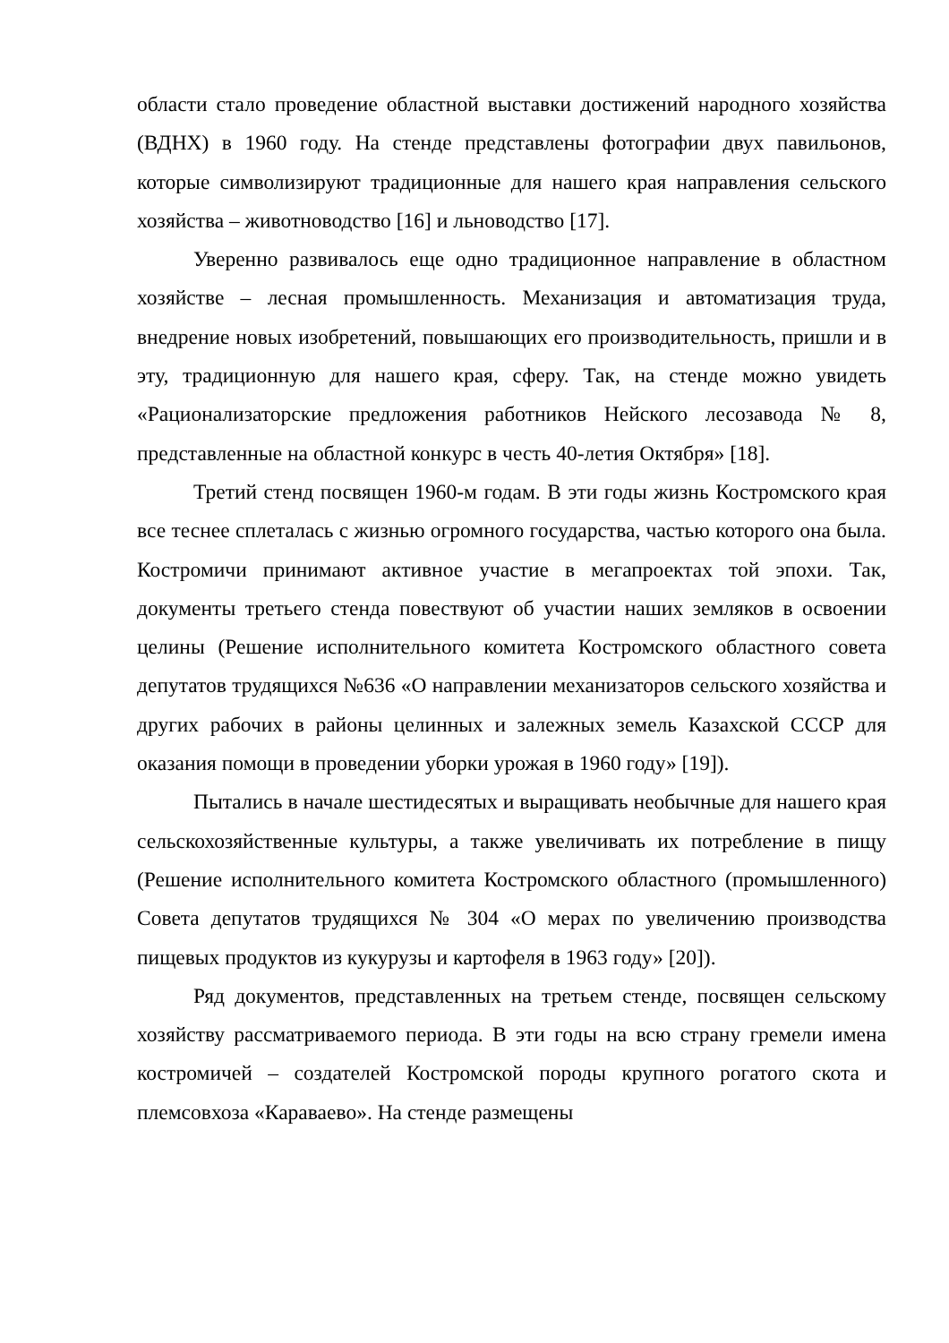области стало проведение областной выставки достижений народного хозяйства (ВДНХ) в 1960 году. На стенде представлены фотографии двух павильонов, которые символизируют традиционные для нашего края направления сельского хозяйства – животноводство [16] и льноводство [17].
Уверенно развивалось еще одно традиционное направление в областном хозяйстве – лесная промышленность. Механизация и автоматизация труда, внедрение новых изобретений, повышающих его производительность, пришли и в эту, традиционную для нашего края, сферу. Так, на стенде можно увидеть «Рационализаторские предложения работников Нейского лесозавода № 8, представленные на областной конкурс в честь 40-летия Октября» [18].
Третий стенд посвящен 1960-м годам. В эти годы жизнь Костромского края все теснее сплеталась с жизнью огромного государства, частью которого она была. Костромичи принимают активное участие в мегапроектах той эпохи. Так, документы третьего стенда повествуют об участии наших земляков в освоении целины (Решение исполнительного комитета Костромского областного совета депутатов трудящихся №636 «О направлении механизаторов сельского хозяйства и других рабочих в районы целинных и залежных земель Казахской СССР для оказания помощи в проведении уборки урожая в 1960 году» [19]).
Пытались в начале шестидесятых и выращивать необычные для нашего края сельскохозяйственные культуры, а также увеличивать их потребление в пищу (Решение исполнительного комитета Костромского областного (промышленного) Совета депутатов трудящихся № 304 «О мерах по увеличению производства пищевых продуктов из кукурузы и картофеля в 1963 году» [20]).
Ряд документов, представленных на третьем стенде, посвящен сельскому хозяйству рассматриваемого периода. В эти годы на всю страну гремели имена костромичей – создателей Костромской породы крупного рогатого скота и племсовхоза «Караваево». На стенде размещены